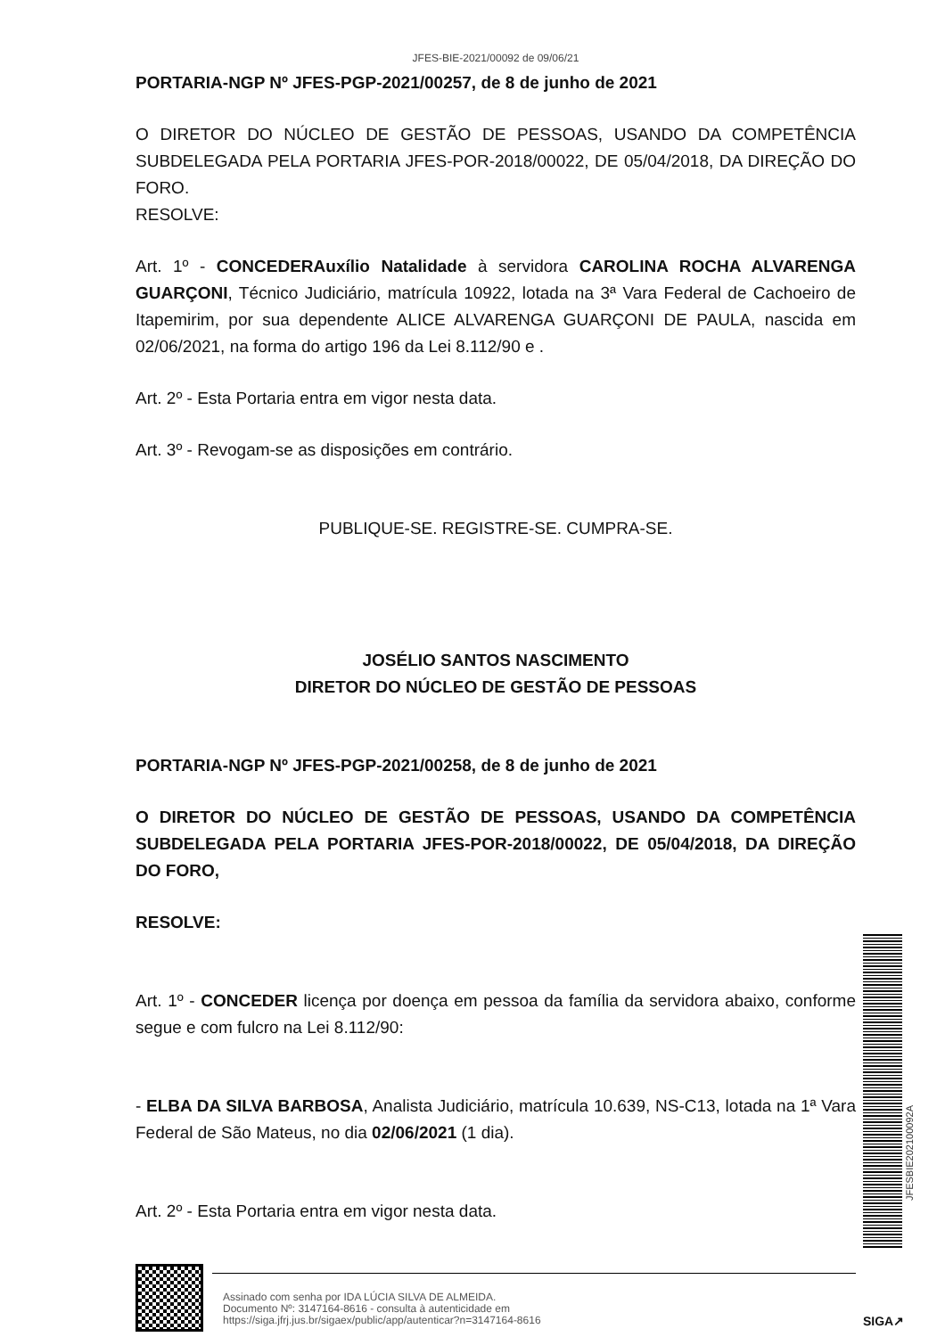JFES-BIE-2021/00092 de 09/06/21
PORTARIA-NGP Nº JFES-PGP-2021/00257, de 8 de junho de 2021
O DIRETOR DO NÚCLEO DE GESTÃO DE PESSOAS, USANDO DA COMPETÊNCIA SUBDELEGADA PELA PORTARIA JFES-POR-2018/00022, DE 05/04/2018, DA DIREÇÃO DO FORO.
RESOLVE:
Art. 1º - CONCEDERAuxílio Natalidade à servidora CAROLINA ROCHA ALVARENGA GUARÇONI, Técnico Judiciário, matrícula 10922, lotada na 3ª Vara Federal de Cachoeiro de Itapemirim, por sua dependente ALICE ALVARENGA GUARÇONI DE PAULA, nascida em 02/06/2021, na forma do artigo 196 da Lei 8.112/90 e .
Art. 2º - Esta Portaria entra em vigor nesta data.
Art. 3º - Revogam-se as disposições em contrário.
PUBLIQUE-SE. REGISTRE-SE. CUMPRA-SE.
JOSÉLIO SANTOS NASCIMENTO
DIRETOR DO NÚCLEO DE GESTÃO DE PESSOAS
PORTARIA-NGP Nº JFES-PGP-2021/00258, de 8 de junho de 2021
O DIRETOR DO NÚCLEO DE GESTÃO DE PESSOAS, USANDO DA COMPETÊNCIA SUBDELEGADA PELA PORTARIA JFES-POR-2018/00022, DE 05/04/2018, DA DIREÇÃO DO FORO,
RESOLVE:
Art. 1º - CONCEDER licença por doença em pessoa da família da servidora abaixo, conforme segue e com fulcro na Lei 8.112/90:
- ELBA DA SILVA BARBOSA, Analista Judiciário, matrícula 10.639, NS-C13, lotada na 1ª Vara Federal de São Mateus, no dia 02/06/2021 (1 dia).
Art. 2º - Esta Portaria entra em vigor nesta data.
JFESBIE202100092A
Assinado com senha por IDA LÚCIA SILVA DE ALMEIDA.
Documento Nº: 3147164-8616 - consulta à autenticidade em
https://siga.jfrj.jus.br/sigaex/public/app/autenticar?n=3147164-8616
SIGA↗